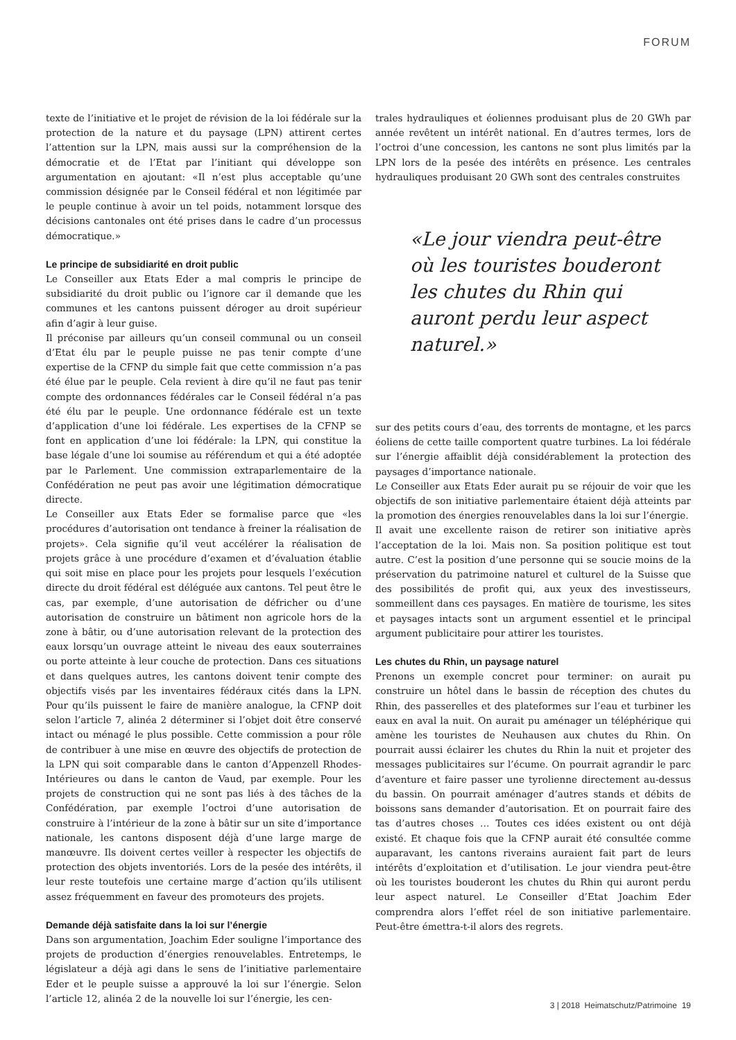FORUM
texte de l’initiative et le projet de révision de la loi fédérale sur la protection de la nature et du paysage (LPN) attirent certes l’attention sur la LPN, mais aussi sur la compréhension de la démocratie et de l’Etat par l’initiant qui développe son argumentation en ajoutant: «Il n’est plus acceptable qu’une commission désignée par le Conseil fédéral et non légitimée par le peuple continue à avoir un tel poids, notamment lorsque des décisions cantonales ont été prises dans le cadre d’un processus démocratique.»
Le principe de subsidiarité en droit public
Le Conseiller aux Etats Eder a mal compris le principe de subsidiarité du droit public ou l’ignore car il demande que les communes et les cantons puissent déroger au droit supérieur afin d’agir à leur guise.
Il préconise par ailleurs qu’un conseil communal ou un conseil d’Etat élu par le peuple puisse ne pas tenir compte d’une expertise de la CFNP du simple fait que cette commission n’a pas été élue par le peuple. Cela revient à dire qu’il ne faut pas tenir compte des ordonnances fédérales car le Conseil fédéral n’a pas été élu par le peuple. Une ordonnance fédérale est un texte d’application d’une loi fédérale. Les expertises de la CFNP se font en application d’une loi fédérale: la LPN, qui constitue la base légale d’une loi soumise au référendum et qui a été adoptée par le Parlement. Une commission extraparlementaire de la Confédération ne peut pas avoir une légitimation démocratique directe.
Le Conseiller aux Etats Eder se formalise parce que «les procédures d’autorisation ont tendance à freiner la réalisation de projets». Cela signifie qu’il veut accélérer la réalisation de projets grâce à une procédure d’examen et d’évaluation établie qui soit mise en place pour les projets pour lesquels l’exécution directe du droit fédéral est déléguée aux cantons. Tel peut être le cas, par exemple, d’une autorisation de défricher ou d’une autorisation de construire un bâtiment non agricole hors de la zone à bâtir, ou d’une autorisation relevant de la protection des eaux lorsqu’un ouvrage atteint le niveau des eaux souterraines ou porte atteinte à leur couche de protection. Dans ces situations et dans quelques autres, les cantons doivent tenir compte des objectifs visés par les inventaires fédéraux cités dans la LPN. Pour qu’ils puissent le faire de manière analogue, la CFNP doit selon l’article 7, alinéa 2 déterminer si l’objet doit être conservé intact ou ménagé le plus possible. Cette commission a pour rôle de contribuer à une mise en œuvre des objectifs de protection de la LPN qui soit comparable dans le canton d’Appenzell Rhodes-Intérieures ou dans le canton de Vaud, par exemple. Pour les projets de construction qui ne sont pas liés à des tâches de la Confédération, par exemple l’octroi d’une autorisation de construire à l’intérieur de la zone à bâtir sur un site d’importance nationale, les cantons disposent déjà d’une large marge de manœuvre. Ils doivent certes veiller à respecter les objectifs de protection des objets inventoriés. Lors de la pesée des intérêts, il leur reste toutefois une certaine marge d’action qu’ils utilisent assez fréquemment en faveur des promoteurs des projets.
Demande déjà satisfaite dans la loi sur l’énergie
Dans son argumentation, Joachim Eder souligne l’importance des projets de production d’énergies renouvelables. Entretemps, le législateur a déjà agi dans le sens de l’initiative parlementaire Eder et le peuple suisse a approuvé la loi sur l’énergie. Selon l’article 12, alinéa 2 de la nouvelle loi sur l’énergie, les cen-
trales hydrauliques et éoliennes produisant plus de 20 GWh par année revêtent un intérêt national. En d’autres termes, lors de l’octroi d’une concession, les cantons ne sont plus limités par la LPN lors de la pesée des intérêts en présence. Les centrales hydrauliques produisant 20 GWh sont des centrales construites
«Le jour viendra peut-être où les touristes bouderont les chutes du Rhin qui auront perdu leur aspect naturel.»
sur des petits cours d’eau, des torrents de montagne, et les parcs éoliens de cette taille comportent quatre turbines. La loi fédérale sur l’énergie affaiblit déjà considérablement la protection des paysages d’importance nationale.
Le Conseiller aux Etats Eder aurait pu se réjouir de voir que les objectifs de son initiative parlementaire étaient déjà atteints par la promotion des énergies renouvelables dans la loi sur l’énergie.
Il avait une excellente raison de retirer son initiative après l’acceptation de la loi. Mais non. Sa position politique est tout autre. C’est la position d’une personne qui se soucie moins de la préservation du patrimoine naturel et culturel de la Suisse que des possibilités de profit qui, aux yeux des investisseurs, sommeillent dans ces paysages. En matière de tourisme, les sites et paysages intacts sont un argument essentiel et le principal argument publicitaire pour attirer les touristes.
Les chutes du Rhin, un paysage naturel
Prenons un exemple concret pour terminer: on aurait pu construire un hôtel dans le bassin de réception des chutes du Rhin, des passerelles et des plateformes sur l’eau et turbiner les eaux en aval la nuit. On aurait pu aménager un téléphérique qui amène les touristes de Neuhausen aux chutes du Rhin. On pourrait aussi éclairer les chutes du Rhin la nuit et projeter des messages publicitaires sur l’écume. On pourrait agrandir le parc d’aventure et faire passer une tyrolienne directement au-dessus du bassin. On pourrait aménager d’autres stands et débits de boissons sans demander d’autorisation. Et on pourrait faire des tas d’autres choses … Toutes ces idées existent ou ont déjà existé. Et chaque fois que la CFNP aurait été consultée comme auparavant, les cantons riverains auraient fait part de leurs intérêts d’exploitation et d’utilisation. Le jour viendra peut-être où les touristes bouderont les chutes du Rhin qui auront perdu leur aspect naturel. Le Conseiller d’Etat Joachim Eder comprendra alors l’effet réel de son initiative parlementaire. Peut-être émettra-t-il alors des regrets.
3 | 2018 Heimatschutz/Patrimoine 19